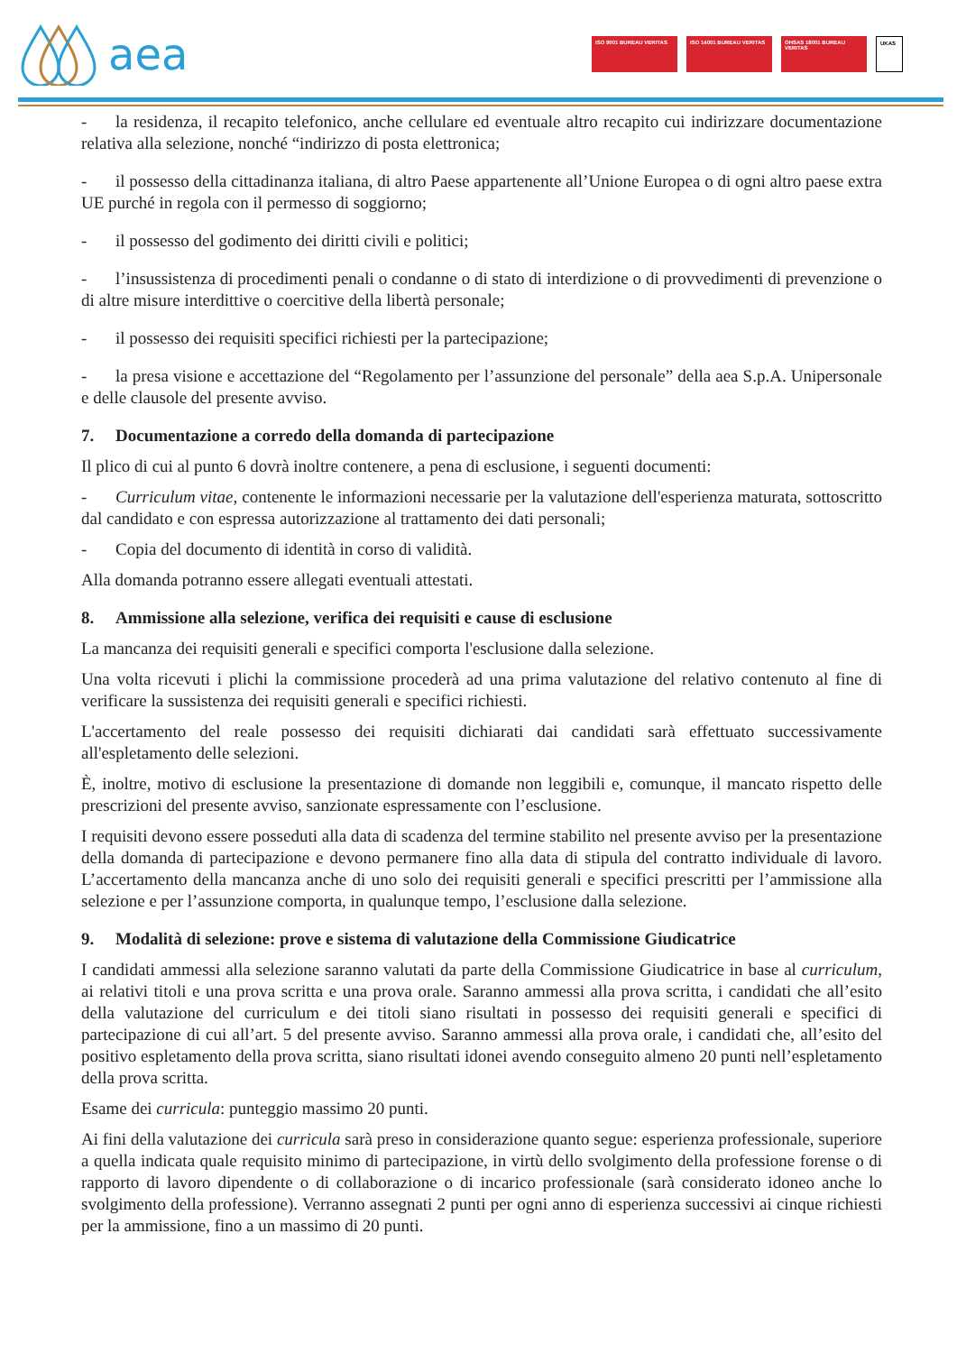aea
ISO 9001 BUREAU VERITAS ISO 14001 BUREAU VERITAS OHSAS 18001 BUREAU VERITAS UKAS
- la residenza, il recapito telefonico, anche cellulare ed eventuale altro recapito cui indirizzare documentazione relativa alla selezione, nonché “indirizzo di posta elettronica;
- il possesso della cittadinanza italiana, di altro Paese appartenente all’Unione Europea o di ogni altro paese extra UE purché in regola con il permesso di soggiorno;
- il possesso del godimento dei diritti civili e politici;
- l’insussistenza di procedimenti penali o condanne o di stato di interdizione o di provvedimenti di prevenzione o di altre misure interdittive o coercitive della libertà personale;
- il possesso dei requisiti specifici richiesti per la partecipazione;
- la presa visione e accettazione del “Regolamento per l’assunzione del personale” della aea S.p.A. Unipersonale e delle clausole del presente avviso.
7. Documentazione a corredo della domanda di partecipazione
Il plico di cui al punto 6 dovrà inoltre contenere, a pena di esclusione, i seguenti documenti:
- Curriculum vitae, contenente le informazioni necessarie per la valutazione dell'esperienza maturata, sottoscritto dal candidato e con espressa autorizzazione al trattamento dei dati personali;
- Copia del documento di identità in corso di validità.
Alla domanda potranno essere allegati eventuali attestati.
8. Ammissione alla selezione, verifica dei requisiti e cause di esclusione
La mancanza dei requisiti generali e specifici comporta l'esclusione dalla selezione.
Una volta ricevuti i plichi la commissione procederà ad una prima valutazione del relativo contenuto al fine di verificare la sussistenza dei requisiti generali e specifici richiesti.
L'accertamento del reale possesso dei requisiti dichiarati dai candidati sarà effettuato successivamente all'espletamento delle selezioni.
È, inoltre, motivo di esclusione la presentazione di domande non leggibili e, comunque, il mancato rispetto delle prescrizioni del presente avviso, sanzionate espressamente con l’esclusione.
I requisiti devono essere posseduti alla data di scadenza del termine stabilito nel presente avviso per la presentazione della domanda di partecipazione e devono permanere fino alla data di stipula del contratto individuale di lavoro. L’accertamento della mancanza anche di uno solo dei requisiti generali e specifici prescritti per l’ammissione alla selezione e per l’assunzione comporta, in qualunque tempo, l’esclusione dalla selezione.
9. Modalità di selezione: prove e sistema di valutazione della Commissione Giudicatrice
I candidati ammessi alla selezione saranno valutati da parte della Commissione Giudicatrice in base al curriculum, ai relativi titoli e una prova scritta e una prova orale. Saranno ammessi alla prova scritta, i candidati che all’esito della valutazione del curriculum e dei titoli siano risultati in possesso dei requisiti generali e specifici di partecipazione di cui all’art. 5 del presente avviso. Saranno ammessi alla prova orale, i candidati che, all’esito del positivo espletamento della prova scritta, siano risultati idonei avendo conseguito almeno 20 punti nell’espletamento della prova scritta.
Esame dei curricula: punteggio massimo 20 punti.
Ai fini della valutazione dei curricula sarà preso in considerazione quanto segue: esperienza professionale, superiore a quella indicata quale requisito minimo di partecipazione, in virtù dello svolgimento della professione forense o di rapporto di lavoro dipendente o di collaborazione o di incarico professionale (sarà considerato idoneo anche lo svolgimento della professione). Verranno assegnati 2 punti per ogni anno di esperienza successivi ai cinque richiesti per la ammissione, fino a un massimo di 20 punti.